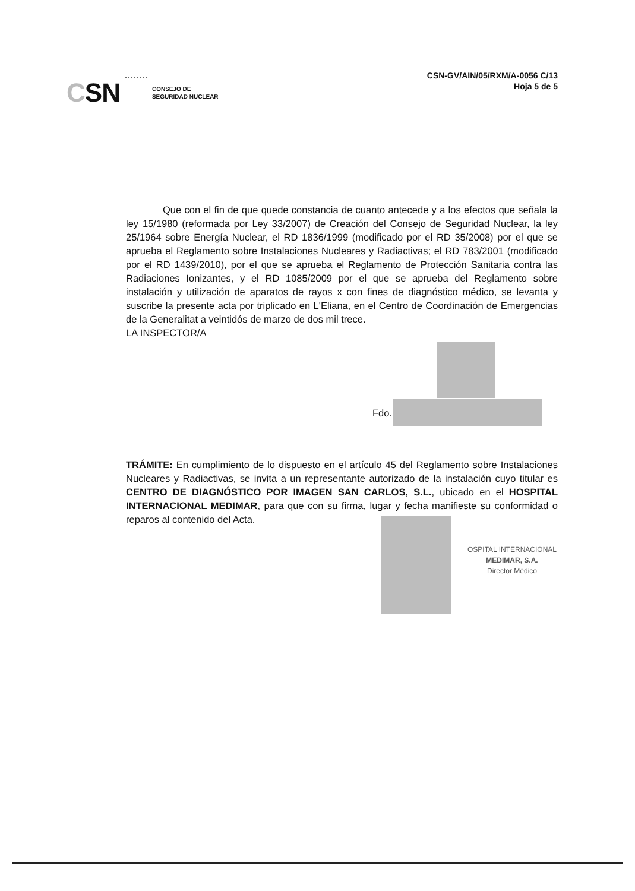CSN
CONSEJO DE
SEGURIDAD NUCLEAR
CSN-GV/AIN/05/RXM/A-0056 C/13
Hoja 5 de 5
Que con el fin de que quede constancia de cuanto antecede y a los efectos que señala la ley 15/1980 (reformada por Ley 33/2007) de Creación del Consejo de Seguridad Nuclear, la ley 25/1964 sobre Energía Nuclear, el RD 1836/1999 (modificado por el RD 35/2008) por el que se aprueba el Reglamento sobre Instalaciones Nucleares y Radiactivas; el RD 783/2001 (modificado por el RD 1439/2010), por el que se aprueba el Reglamento de Protección Sanitaria contra las Radiaciones Ionizantes, y el RD 1085/2009 por el que se aprueba del Reglamento sobre instalación y utilización de aparatos de rayos x con fines de diagnóstico médico, se levanta y suscribe la presente acta por triplicado en L'Eliana, en el Centro de Coordinación de Emergencias de la Generalitat a veintidós de marzo de dos mil trece.
LA INSPECTOR/A
Fdo.
TRÁMITE: En cumplimiento de lo dispuesto en el artículo 45 del Reglamento sobre Instalaciones Nucleares y Radiactivas, se invita a un representante autorizado de la instalación cuyo titular es CENTRO DE DIAGNÓSTICO POR IMAGEN SAN CARLOS, S.L., ubicado en el HOSPITAL INTERNACIONAL MEDIMAR, para que con su firma, lugar y fecha manifieste su conformidad o reparos al contenido del Acta.
OSPITAL INTERNACIONAL
MEDIMAR, S.A.
Director Médico